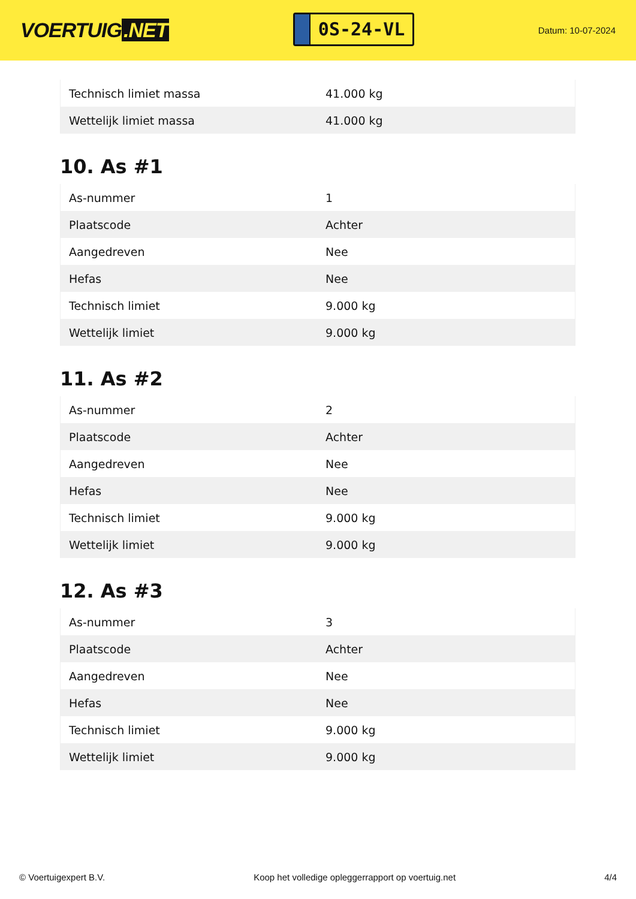VOERTUIG.NET
0S-24-VL
Datum: 10-07-2024
| Technisch limiet massa | 41.000 kg |
| Wettelijk limiet massa | 41.000 kg |
10. As #1
| As-nummer | 1 |
| Plaatscode | Achter |
| Aangedreven | Nee |
| Hefas | Nee |
| Technisch limiet | 9.000 kg |
| Wettelijk limiet | 9.000 kg |
11. As #2
| As-nummer | 2 |
| Plaatscode | Achter |
| Aangedreven | Nee |
| Hefas | Nee |
| Technisch limiet | 9.000 kg |
| Wettelijk limiet | 9.000 kg |
12. As #3
| As-nummer | 3 |
| Plaatscode | Achter |
| Aangedreven | Nee |
| Hefas | Nee |
| Technisch limiet | 9.000 kg |
| Wettelijk limiet | 9.000 kg |
© Voertuigexpert B.V. Koop het volledige opleggerrapport op voertuig.net 4/4